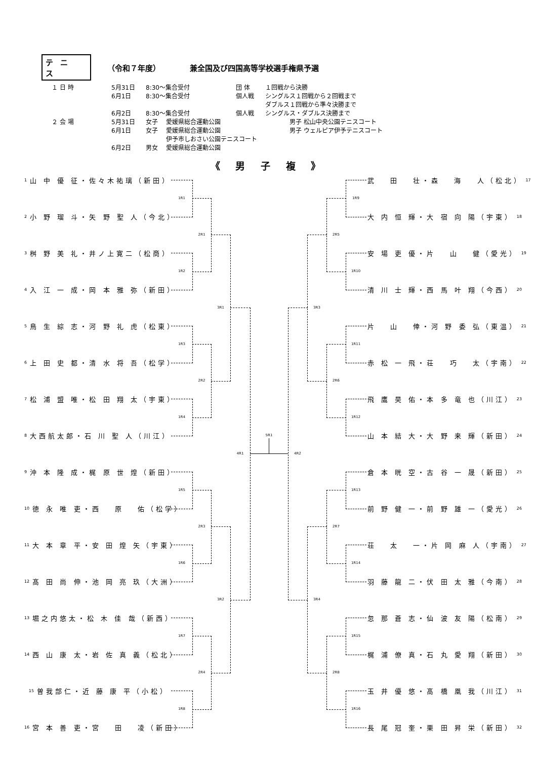テニス （令和７年度） 兼全国及び四国高等学校選手権県予選
| １ 日 時 | 5月31日 | 8:30～集合受付 | 団 体 | １回戦から決勝 | |
| | 6月1日 | 8:30～集合受付 | 個人戦 | シングルス１回戦から２回戦まで | |
| | | | | ダブルス１回戦から準々決勝まで | |
| | 6月2日 | 8:30～集合受付 | 個人戦 | シングルス・ダブルス決勝まで | |
| ２ 会 場 | 5月31日 | 女子 愛媛県総合運動公園 | | | 男子 松山中央公園テニスコート |
| | 6月1日 | 女子 愛媛県総合運動公園 | | | 男子 ウェルピア伊予テニスコート |
| | | 伊予市しおさい公園テニスコート | | | |
| | 6月2日 | 男女 愛媛県総合運動公園 | | | |
《 男 子 複 》
1 山 中 優 征・佐々木祐璃（新田）
2 小 野 瑠 斗・矢 野 聖 人（今北）
3 桝 野 美 礼・井ノ上寛二（松商）
4 入 江 一 成・岡 本 雅 弥（新田）
5 鳥 生 綜 志・河 野 礼 虎（松東）
6 上 田 史 都・清 水 将 吾（松学）
7 松 浦 盟 唯・松 田 翔 太（宇東）
8 大西航太郎・石 川 聖 人（川江）
9 沖 本 隆 成・梶 原 世 煌（新田）
10 徳 永 唯 吏・西　 原　 佑（松学）
11 大 本 章 平・安 田 煌 矢（宇東）
12 髙 田 尚 伸・池 岡 亮 玖（大洲）
13 堀之内悠太・松 木 佳 哉（新西）
14 西 山 康 太・岩 佐 真 義（松北）
15 曽我部仁・近 藤 康 平（小松）
16 宮 本 善 吏・宮　 田　 凌（新田）
武　 田　 壮・森　 海　 人（松北） 17
大 内 恒 輝・大 宿 向 陽（宇東） 18
安 場 吏 優・片　 山　 健（愛光） 19
清 川 士 輝・西 馬 叶 翔（今西） 20
片　 山　 倖・河 野 委 弘（東温） 21
赤 松 一 飛・荘　 巧　 太（宇南） 22
飛 鷹 昊 佑・本 多 竜 也（川江） 23
山 本 結 大・大 野 来 輝（新田） 24
倉 本 晄 空・古 谷 一 晟（新田） 25
前 野 健 一・前 野 雄 一（愛光） 26
荘　 太　 一・片 岡 麻 人（宇南） 27
羽 藤 龍 二・伏 田 太 雅（今南） 28
忽 那 蒼 志・仙 波 友 陽（松南） 29
梶 浦 僚 真・石 丸 愛 翔（新田） 30
玉 井 優 悠・髙 橋 凰 我（川江） 31
長 尾 冠 奎・栗 田 昇 栄（新田） 32
1R1
1R2
1R3
1R4
1R5
1R6
1R7
1R8
2R1
2R2
2R3
2R4
3R1
3R2
4R1
5R1
4R2
3R3
3R4
2R5
2R6
2R7
2R8
1R9
1R10
1R11
1R12
1R13
1R14
1R15
1R16